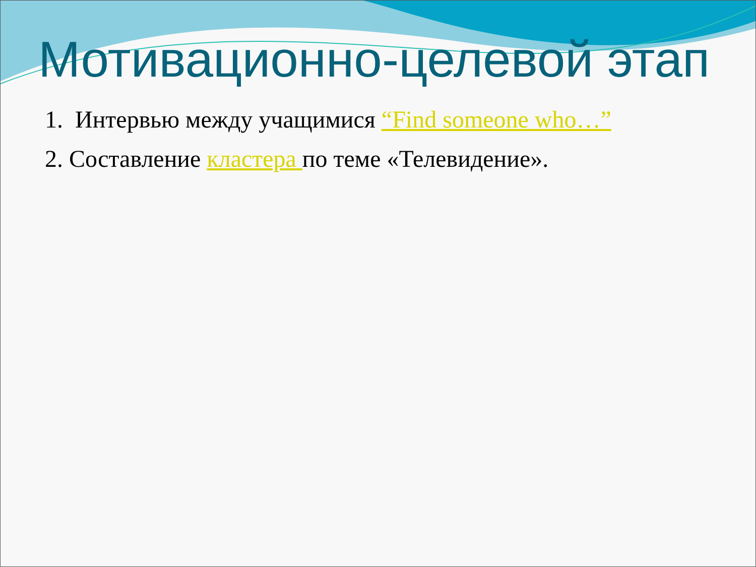Мотивационно-целевой этап
1. Интервью между учащимися “Find someone who…”
2. Составление кластера по теме «Телевидение».